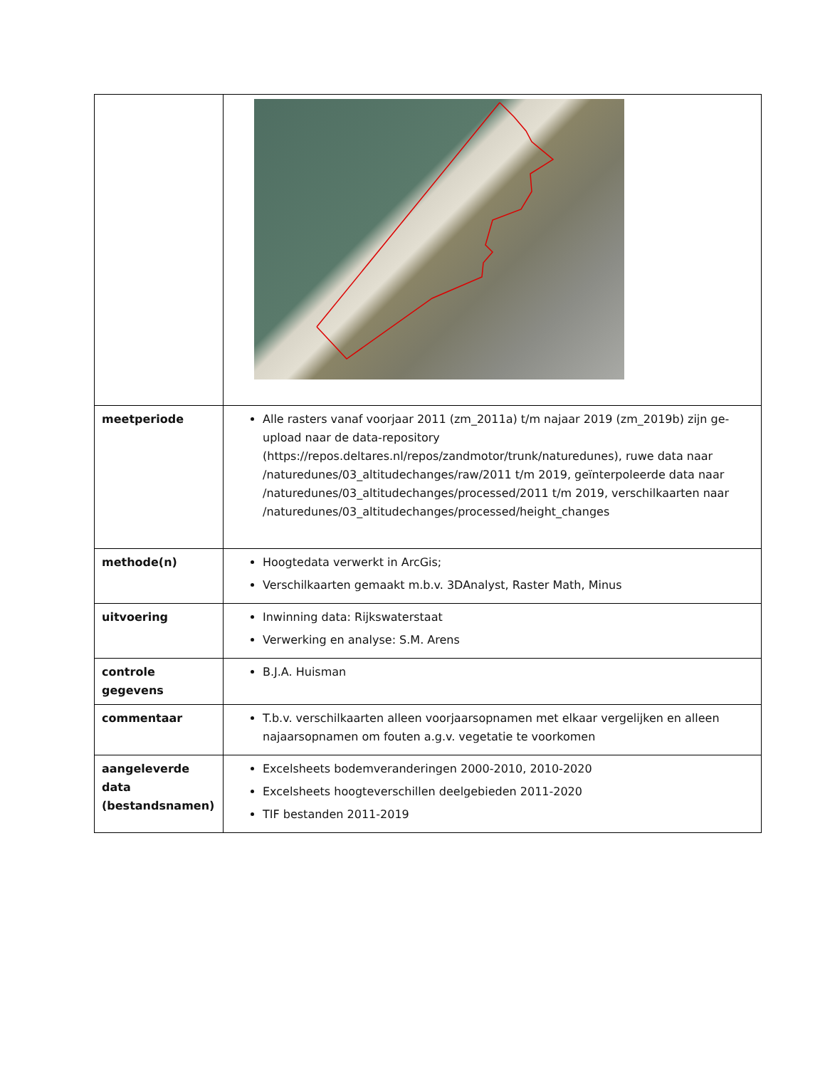| meetperiode | Alle rasters vanaf voorjaar 2011 (zm_2011a) t/m najaar 2019 (zm_2019b) zijn ge-upload naar de data-repository (https://repos.deltares.nl/repos/zandmotor/trunk/naturedunes), ruwe data naar /naturedunes/03_altitudechanges/raw/2011 t/m 2019, geïnterpoleerde data naar /naturedunes/03_altitudechanges/processed/2011 t/m 2019, verschilkaarten naar /naturedunes/03_altitudechanges/processed/height_changes |
| methode(n) | Hoogtedata verwerkt in ArcGis; Verschilkaarten gemaakt m.b.v. 3DAnalyst, Raster Math, Minus |
| uitvoering | Inwinning data: Rijkswaterstaat Verwerking en analyse: S.M. Arens |
| controle gegevens | B.J.A. Huisman |
| commentaar | T.b.v. verschilkaarten alleen voorjaarsopnamen met elkaar vergelijken en alleen najaarsopnamen om fouten a.g.v. vegetatie te voorkomen |
| aangeleverde data (bestandsnamen) | Excelsheets bodemveranderingen 2000-2010, 2010-2020 Excelsheets hoogteverschillen deelgebieden 2011-2020 TIF bestanden 2011-2019 |